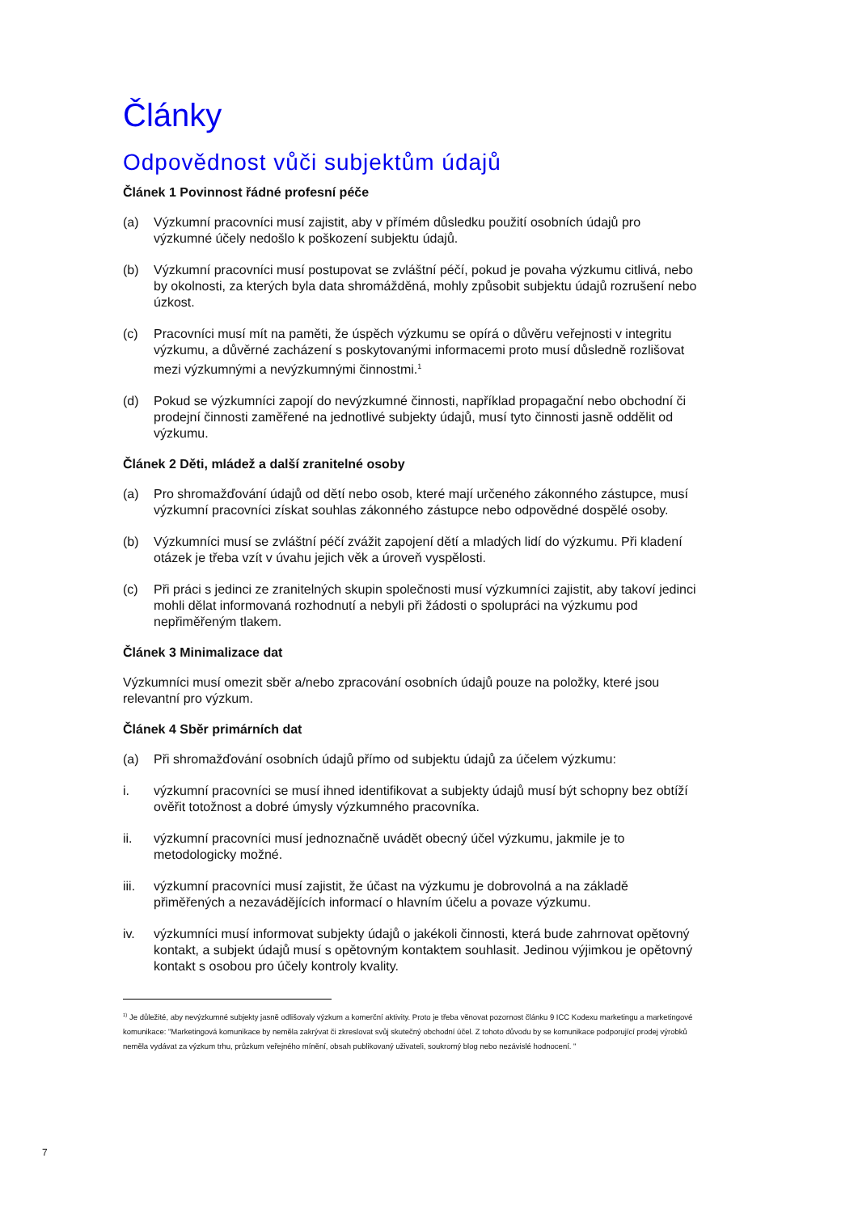Články
Odpovědnost vůči subjektům údajů
Článek 1 Povinnost řádné profesní péče
(a) Výzkumní pracovníci musí zajistit, aby v přímém důsledku použití osobních údajů pro výzkumné účely nedošlo k poškození subjektu údajů.
(b) Výzkumní pracovníci musí postupovat se zvláštní péčí, pokud je povaha výzkumu citlivá, nebo by okolnosti, za kterých byla data shromážděná, mohly způsobit subjektu údajů rozrušení nebo úzkost.
(c) Pracovníci musí mít na paměti, že úspěch výzkumu se opírá o důvěru veřejnosti v integritu výzkumu, a důvěrné zacházení s poskytovanými informacemi proto musí důsledně rozlišovat mezi výzkumnými a nevýzkumnými činnostmi.<sup>1</sup>
(d) Pokud se výzkumníci zapojí do nevýzkumné činnosti, například propagační nebo obchodní či prodejní činnosti zaměřené na jednotlivé subjekty údajů, musí tyto činnosti jasně oddělit od výzkumu.
Článek 2 Děti, mládež a další zranitelné osoby
(a) Pro shromažďování údajů od dětí nebo osob, které mají určeného zákonného zástupce, musí výzkumní pracovníci získat souhlas zákonného zástupce nebo odpovědné dospělé osoby.
(b) Výzkumníci musí se zvláštní péčí zvážit zapojení dětí a mladých lidí do výzkumu. Při kladení otázek je třeba vzít v úvahu jejich věk a úroveň vyspělosti.
(c) Při práci s jedinci ze zranitelných skupin společnosti musí výzkumníci zajistit, aby takoví jedinci mohli dělat informovaná rozhodnutí a nebyli při žádosti o spolupráci na výzkumu pod nepřiměřeným tlakem.
Článek 3 Minimalizace dat
Výzkumníci musí omezit sběr a/nebo zpracování osobních údajů pouze na položky, které jsou relevantní pro výzkum.
Článek 4 Sběr primárních dat
(a) Při shromažďování osobních údajů přímo od subjektu údajů za účelem výzkumu:
i. výzkumní pracovníci se musí ihned identifikovat a subjekty údajů musí být schopny bez obtíží ověřit totožnost a dobré úmysly výzkumného pracovníka.
ii. výzkumní pracovníci musí jednoznačně uvádět obecný účel výzkumu, jakmile je to metodologicky možné.
iii.
výzkumní pracovníci musí zajistit, že účast na výzkumu je dobrovolná a na základě přiměřených a nezavádějících informací o hlavním účelu a povaze výzkumu.
iv. výzkumníci musí informovat subjekty údajů o jakékoli činnosti, která bude zahrnovat opětovný kontakt, a subjekt údajů musí s opětovným kontaktem souhlasit. Jedinou výjimkou je opětovný kontakt s osobou pro účely kontroly kvality.
<sup>1)</sup> Je důležité, aby nevýzkumné subjekty jasně odlišovaly výzkum a komerční aktivity. Proto je třeba věnovat pozornost článku 9 ICC Kodexu marketingu a marketingové komunikace: "Marketingová komunikace by neměla zakrývat či zkreslovat svůj skutečný obchodní účel. Z tohoto důvodu by se komunikace podporující prodej výrobků neměla vydávat za výzkum trhu, průzkum veřejného mínění, obsah publikovaný uživateli, soukromý blog nebo nezávislé hodnocení. "
7